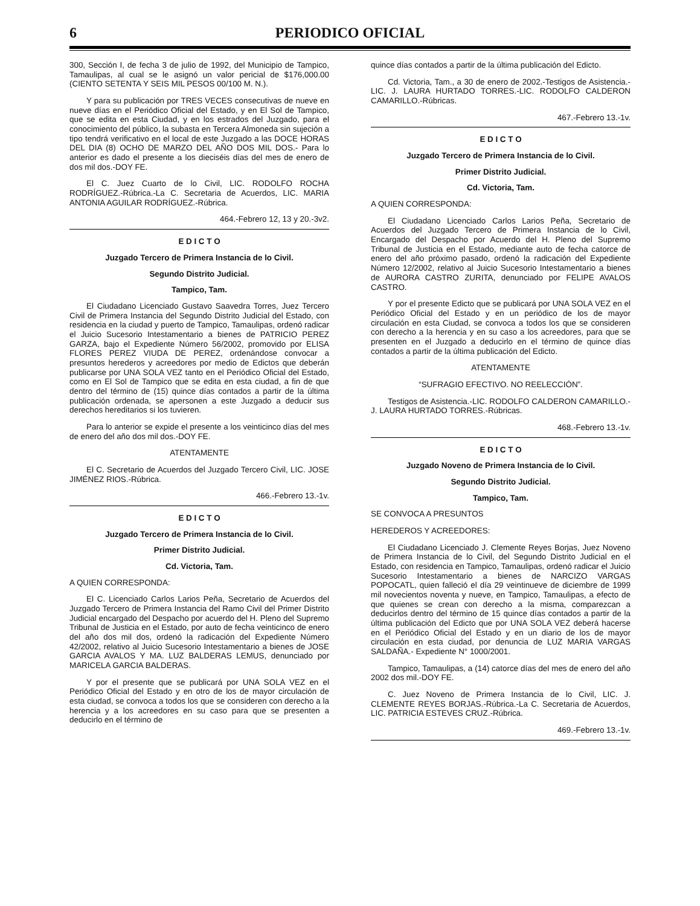6 PERIODICO OFICIAL
300, Sección I, de fecha 3 de julio de 1992, del Municipio de Tampico, Tamaulipas, al cual se le asignó un valor pericial de $176,000.00 (CIENTO SETENTA Y SEIS MIL PESOS 00/100 M. N.).
Y para su publicación por TRES VECES consecutivas de nueve en nueve días en el Periódico Oficial del Estado, y en El Sol de Tampico, que se edita en esta Ciudad, y en los estrados del Juzgado, para el conocimiento del público, la subasta en Tercera Almoneda sin sujeción a tipo tendrá verificativo en el local de este Juzgado a las DOCE HORAS DEL DIA (8) OCHO DE MARZO DEL AÑO DOS MIL DOS.- Para lo anterior es dado el presente a los dieciséis días del mes de enero de dos mil dos.-DOY FE.
El C. Juez Cuarto de lo Civil, LIC. RODOLFO ROCHA RODRÍGUEZ.-Rúbrica.-La C. Secretaria de Acuerdos, LIC. MARIA ANTONIA AGUILAR RODRÍGUEZ.-Rúbrica.
464.-Febrero 12, 13 y 20.-3v2.
E D I C T O
Juzgado Tercero de Primera Instancia de lo Civil.
Segundo Distrito Judicial.
Tampico, Tam.
El Ciudadano Licenciado Gustavo Saavedra Torres, Juez Tercero Civil de Primera Instancia del Segundo Distrito Judicial del Estado, con residencia en la ciudad y puerto de Tampico, Tamaulipas, ordenó radicar el Juicio Sucesorio Intestamentario a bienes de PATRICIO PEREZ GARZA, bajo el Expediente Número 56/2002, promovido por ELISA FLORES PEREZ VIUDA DE PEREZ, ordenándose convocar a presuntos herederos y acreedores por medio de Edictos que deberán publicarse por UNA SOLA VEZ tanto en el Periódico Oficial del Estado, como en El Sol de Tampico que se edita en esta ciudad, a fin de que dentro del término de (15) quince días contados a partir de la última publicación ordenada, se apersonen a este Juzgado a deducir sus derechos hereditarios si los tuvieren.
Para lo anterior se expide el presente a los veinticinco días del mes de enero del año dos mil dos.-DOY FE.
ATENTAMENTE
El C. Secretario de Acuerdos del Juzgado Tercero Civil, LIC. JOSE JIMÉNEZ RIOS.-Rúbrica.
466.-Febrero 13.-1v.
E D I C T O
Juzgado Tercero de Primera Instancia de lo Civil.
Primer Distrito Judicial.
Cd. Victoria, Tam.
A QUIEN CORRESPONDA:
El C. Licenciado Carlos Larios Peña, Secretario de Acuerdos del Juzgado Tercero de Primera Instancia del Ramo Civil del Primer Distrito Judicial encargado del Despacho por acuerdo del H. Pleno del Supremo Tribunal de Justicia en el Estado, por auto de fecha veinticinco de enero del año dos mil dos, ordenó la radicación del Expediente Número 42/2002, relativo al Juicio Sucesorio Intestamentario a bienes de JOSE GARCIA AVALOS Y MA. LUZ BALDERAS LEMUS, denunciado por MARICELA GARCIA BALDERAS.
Y por el presente que se publicará por UNA SOLA VEZ en el Periódico Oficial del Estado y en otro de los de mayor circulación de esta ciudad, se convoca a todos los que se consideren con derecho a la herencia y a los acreedores en su caso para que se presenten a deducirlo en el término de
quince días contados a partir de la última publicación del Edicto.
Cd. Victoria, Tam., a 30 de enero de 2002.-Testigos de Asistencia.-LIC. J. LAURA HURTADO TORRES.-LIC. RODOLFO CALDERON CAMARILLO.-Rúbricas.
467.-Febrero 13.-1v.
E D I C T O
Juzgado Tercero de Primera Instancia de lo Civil.
Primer Distrito Judicial.
Cd. Victoria, Tam.
A QUIEN CORRESPONDA:
El Ciudadano Licenciado Carlos Larios Peña, Secretario de Acuerdos del Juzgado Tercero de Primera Instancia de lo Civil, Encargado del Despacho por Acuerdo del H. Pleno del Supremo Tribunal de Justicia en el Estado, mediante auto de fecha catorce de enero del año próximo pasado, ordenó la radicación del Expediente Número 12/2002, relativo al Juicio Sucesorio Intestamentario a bienes de AURORA CASTRO ZURITA, denunciado por FELIPE AVALOS CASTRO.
Y por el presente Edicto que se publicará por UNA SOLA VEZ en el Periódico Oficial del Estado y en un periódico de los de mayor circulación en esta Ciudad, se convoca a todos los que se consideren con derecho a la herencia y en su caso a los acreedores, para que se presenten en el Juzgado a deducirlo en el término de quince días contados a partir de la última publicación del Edicto.
ATENTAMENTE
“SUFRAGIO EFECTIVO. NO REELECCIÓN”.
Testigos de Asistencia.-LIC. RODOLFO CALDERON CAMARILLO.-J. LAURA HURTADO TORRES.-Rúbricas.
468.-Febrero 13.-1v.
E D I C T O
Juzgado Noveno de Primera Instancia de lo Civil.
Segundo Distrito Judicial.
Tampico, Tam.
SE CONVOCA A PRESUNTOS
HEREDEROS Y ACREEDORES:
El Ciudadano Licenciado J. Clemente Reyes Borjas, Juez Noveno de Primera Instancia de lo Civil, del Segundo Distrito Judicial en el Estado, con residencia en Tampico, Tamaulipas, ordenó radicar el Juicio Sucesorio Intestamentario a bienes de NARCIZO VARGAS POPOCATL, quien falleció el día 29 veintinueve de diciembre de 1999 mil novecientos noventa y nueve, en Tampico, Tamaulipas, a efecto de que quienes se crean con derecho a la misma, comparezcan a deducirlos dentro del término de 15 quince días contados a partir de la última publicación del Edicto que por UNA SOLA VEZ deberá hacerse en el Periódico Oficial del Estado y en un diario de los de mayor circulación en esta ciudad, por denuncia de LUZ MARIA VARGAS SALDAÑA.- Expediente N° 1000/2001.
Tampico, Tamaulipas, a (14) catorce días del mes de enero del año 2002 dos mil.-DOY FE.
C. Juez Noveno de Primera Instancia de lo Civil, LIC. J. CLEMENTE REYES BORJAS.-Rúbrica.-La C. Secretaria de Acuerdos, LIC. PATRICIA ESTEVES CRUZ.-Rúbrica.
469.-Febrero 13.-1v.